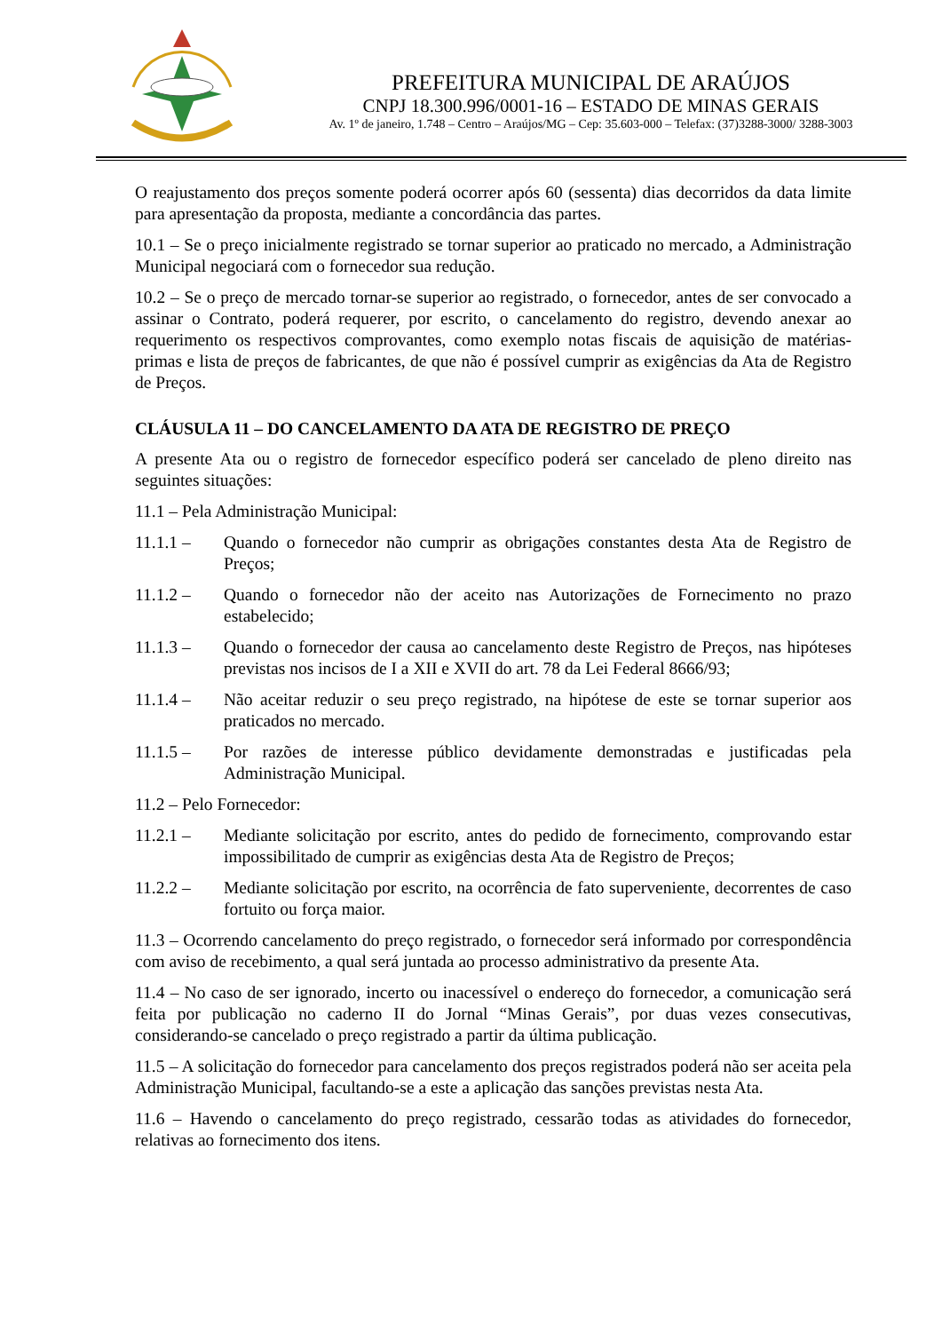PREFEITURA MUNICIPAL DE ARAÚJOS
CNPJ 18.300.996/0001-16 – ESTADO DE MINAS GERAIS
Av. 1º de janeiro, 1.748 – Centro – Araújos/MG – Cep: 35.603-000 – Telefax: (37)3288-3000/ 3288-3003
O reajustamento dos preços somente poderá ocorrer após 60 (sessenta) dias decorridos da data limite para apresentação da proposta, mediante a concordância das partes.
10.1 – Se o preço inicialmente registrado se tornar superior ao praticado no mercado, a Administração Municipal negociará com o fornecedor sua redução.
10.2 – Se o preço de mercado tornar-se superior ao registrado, o fornecedor, antes de ser convocado a assinar o Contrato, poderá requerer, por escrito, o cancelamento do registro, devendo anexar ao requerimento os respectivos comprovantes, como exemplo notas fiscais de aquisição de matérias-primas e lista de preços de fabricantes, de que não é possível cumprir as exigências da Ata de Registro de Preços.
CLÁUSULA 11 – DO CANCELAMENTO DA ATA DE REGISTRO DE PREÇO
A presente Ata ou o registro de fornecedor específico poderá ser cancelado de pleno direito nas seguintes situações:
11.1 – Pela Administração Municipal:
11.1.1 – Quando o fornecedor não cumprir as obrigações constantes desta Ata de Registro de Preços;
11.1.2 – Quando o fornecedor não der aceito nas Autorizações de Fornecimento no prazo estabelecido;
11.1.3 – Quando o fornecedor der causa ao cancelamento deste Registro de Preços, nas hipóteses previstas nos incisos de I a XII e XVII do art. 78 da Lei Federal 8666/93;
11.1.4 – Não aceitar reduzir o seu preço registrado, na hipótese de este se tornar superior aos praticados no mercado.
11.1.5 – Por razões de interesse público devidamente demonstradas e justificadas pela Administração Municipal.
11.2 – Pelo Fornecedor:
11.2.1 – Mediante solicitação por escrito, antes do pedido de fornecimento, comprovando estar impossibilitado de cumprir as exigências desta Ata de Registro de Preços;
11.2.2 – Mediante solicitação por escrito, na ocorrência de fato superveniente, decorrentes de caso fortuito ou força maior.
11.3 – Ocorrendo cancelamento do preço registrado, o fornecedor será informado por correspondência com aviso de recebimento, a qual será juntada ao processo administrativo da presente Ata.
11.4 – No caso de ser ignorado, incerto ou inacessível o endereço do fornecedor, a comunicação será feita por publicação no caderno II do Jornal “Minas Gerais”, por duas vezes consecutivas, considerando-se cancelado o preço registrado a partir da última publicação.
11.5 – A solicitação do fornecedor para cancelamento dos preços registrados poderá não ser aceita pela Administração Municipal, facultando-se a este a aplicação das sanções previstas nesta Ata.
11.6 – Havendo o cancelamento do preço registrado, cessarão todas as atividades do fornecedor, relativas ao fornecimento dos itens.